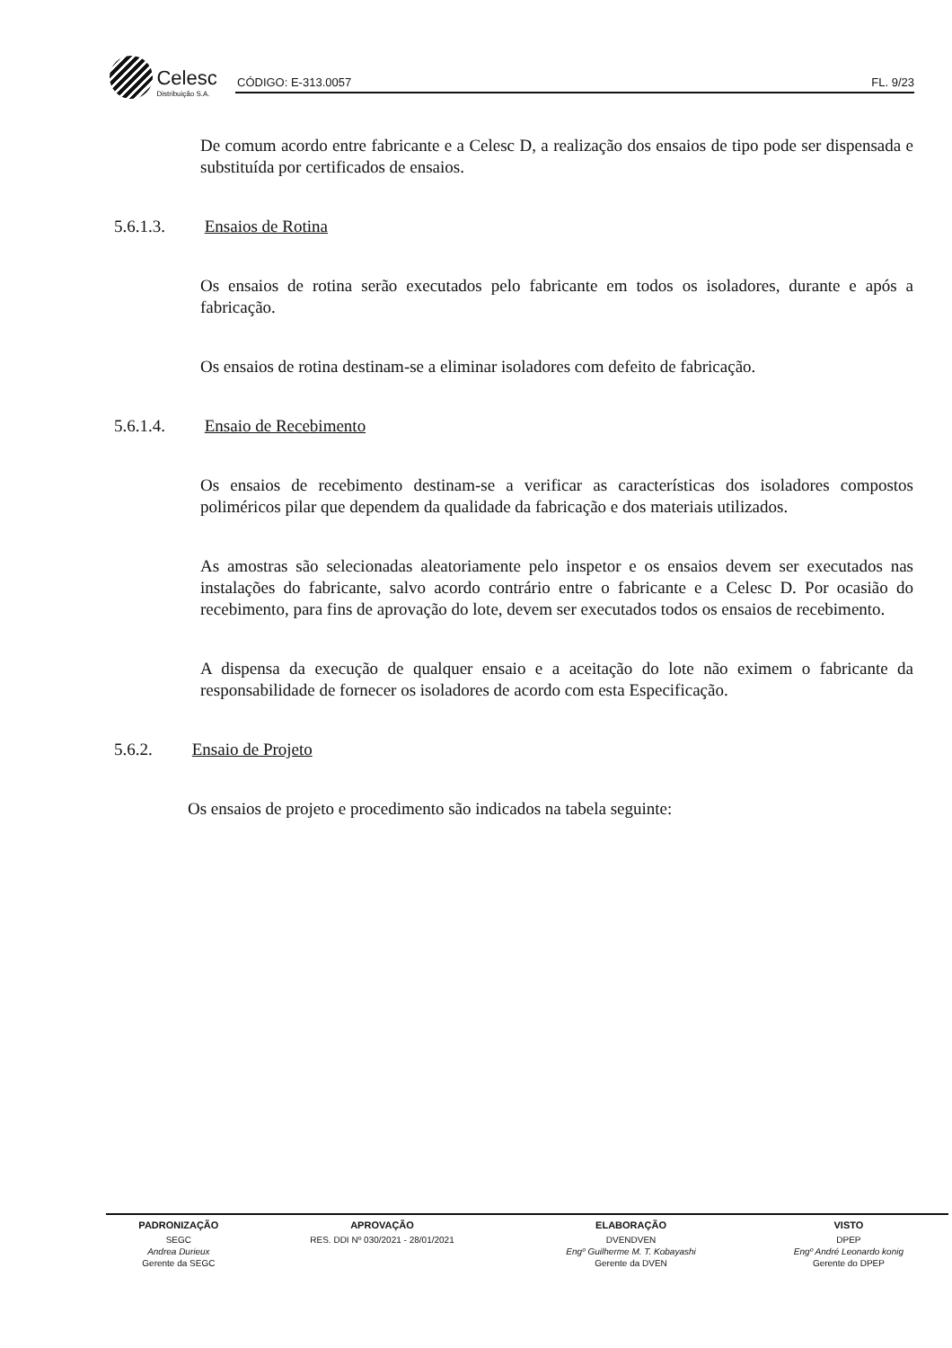Celesc Distribuição S.A.
CÓDIGO: E-313.0057 FL. 9/23
De comum acordo entre fabricante e a Celesc D, a realização dos ensaios de tipo pode ser dispensada e substituída por certificados de ensaios.
5.6.1.3. Ensaios de Rotina
Os ensaios de rotina serão executados pelo fabricante em todos os isoladores, durante e após a fabricação.
Os ensaios de rotina destinam-se a eliminar isoladores com defeito de fabricação.
5.6.1.4. Ensaio de Recebimento
Os ensaios de recebimento destinam-se a verificar as características dos isoladores compostos poliméricos pilar que dependem da qualidade da fabricação e dos materiais utilizados.
As amostras são selecionadas aleatoriamente pelo inspetor e os ensaios devem ser executados nas instalações do fabricante, salvo acordo contrário entre o fabricante e a Celesc D. Por ocasião do recebimento, para fins de aprovação do lote, devem ser executados todos os ensaios de recebimento.
A dispensa da execução de qualquer ensaio e a aceitação do lote não eximem o fabricante da responsabilidade de fornecer os isoladores de acordo com esta Especificação.
5.6.2. Ensaio de Projeto
Os ensaios de projeto e procedimento são indicados na tabela seguinte:
| PADRONIZAÇÃO | APROVAÇÃO | ELABORAÇÃO | VISTO |
| --- | --- | --- | --- |
| SEGC | RES. DDI Nº 030/2021 - 28/01/2021 | DVENDVEN | DPEP |
| Andrea Durieux | | Engº Guilherme M. T. Kobayashi | Engº André Leonardo konig |
| Gerente da SEGC | | Gerente da DVEN | Gerente do DPEP |